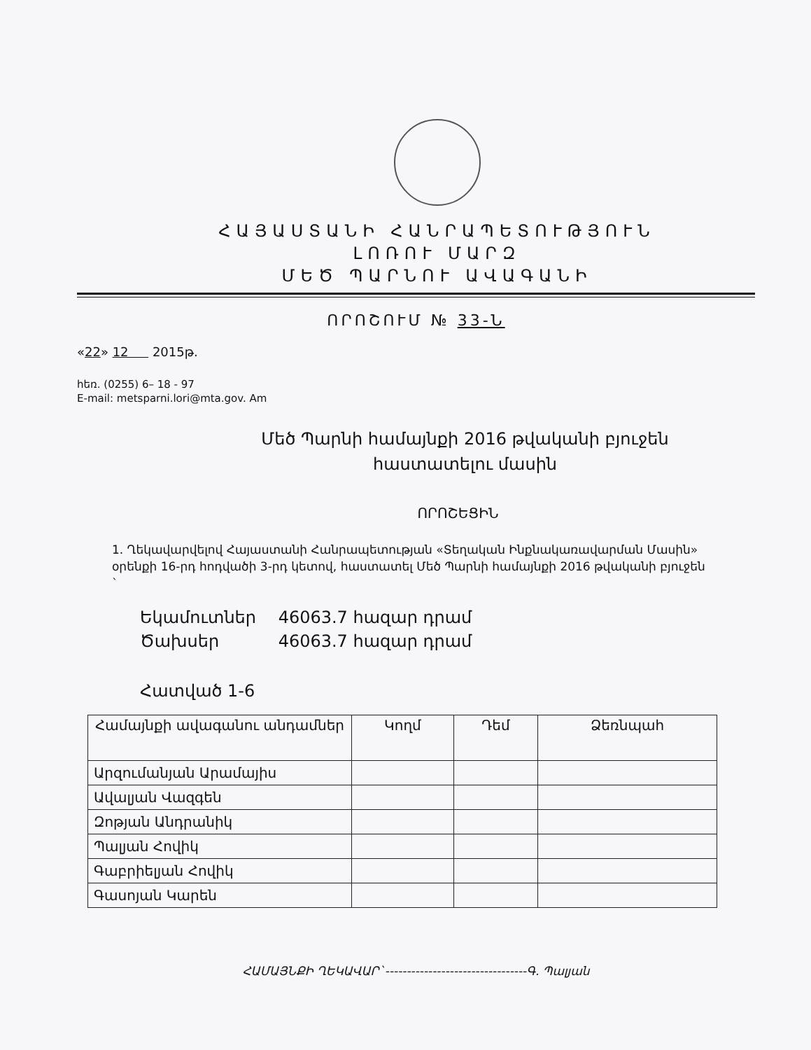ՀԱՅԱՍՏԱՆԻ ՀԱՆՐԱՊԵՏՈՒԹՅՈՒՆ
ԼՈՌՈՒ ՄԱՐԶ
ՄԵԾ ՊԱՐՆՈՒ ԱՎԱԳԱՆԻ
ՈՐՈՇՈՒՄ № 33-Ն
«22» 12 2015թ.
հեռ. (0255) 6– 18 - 97
E-mail: metsparni.lori@mta.gov. Am
Մեծ Պարնի համայնքի 2016 թվականի բյուջեն
հաստատելու մասին
ՈՐՈՇԵՑԻՆ
1. Ղեկավարվելով Հայաստանի Հանրապետության «Տեղական Ինքնակառավարման Մասին» օրենքի 16-րդ հոդվածի 3-րդ կետով, հաստատել Մեծ Պարնի համայնքի 2016 թվականի բյուջեն `
Եկամուտներ 46063.7 հազար դրամ
Ծախսեր 46063.7 հազար դրամ
Հատված 1-6
| Համայնքի ավագանու անդամներ | Կողմ | Դեմ | Ձեռնպահ |
| --- | --- | --- | --- |
| Արզումանյան Արամայիս | | | |
| Ավալյան Վազգեն | | | |
| Զոթյան Անդրանիկ | | | |
| Պալյան Հովիկ | | | |
| Գաբրիելյան Հովիկ | | | |
| Գասոյան Կարեն | | | |
ՀԱՄԱՅՆՔԻ ՂԵԿԱՎԱՐ`---------------------------------Գ. Պալյան